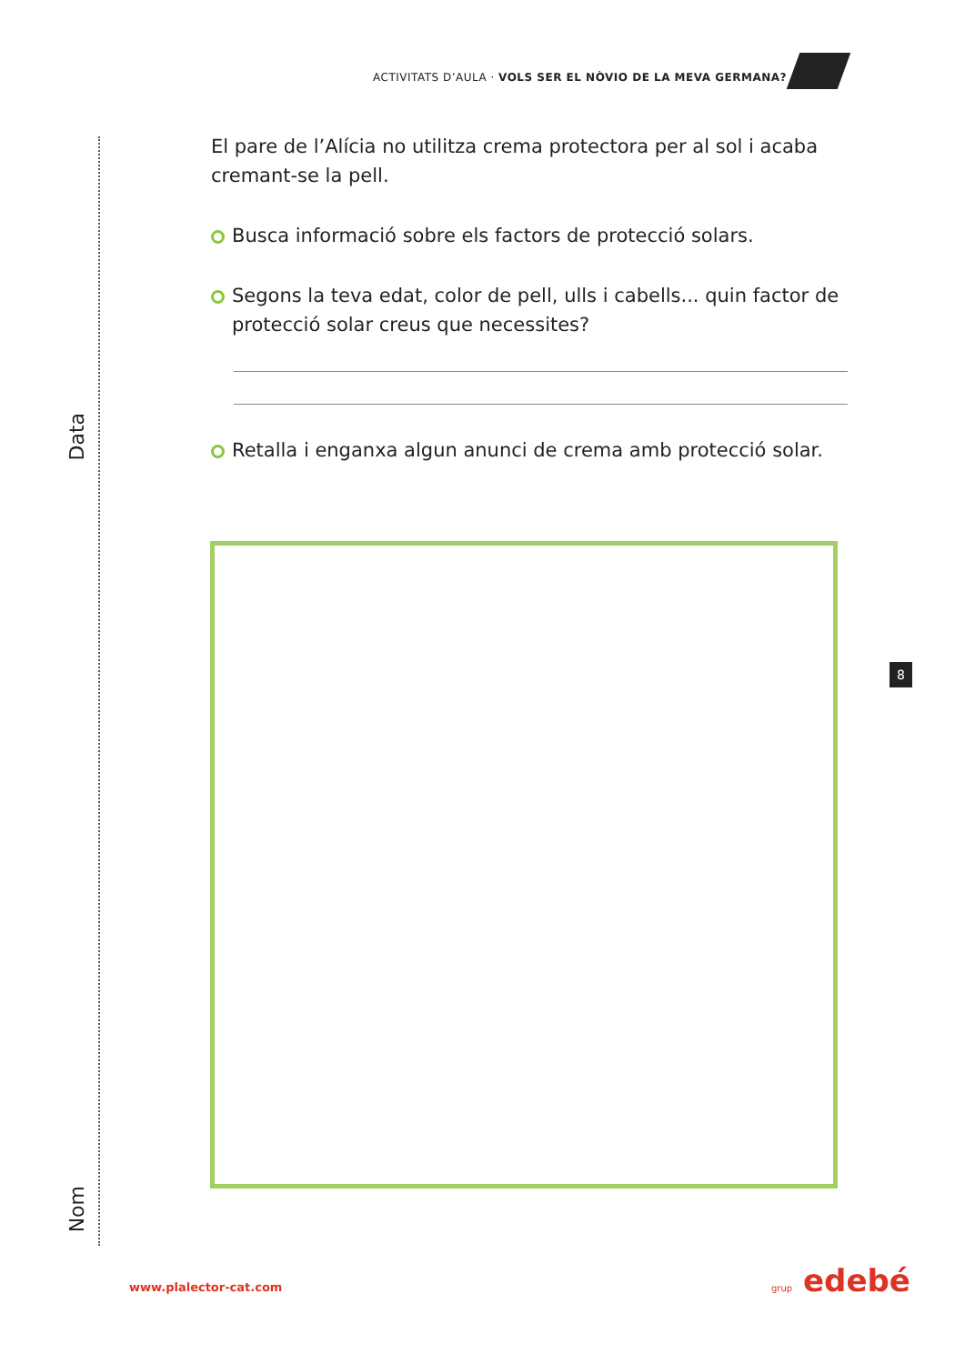ACTIVITATS D’AULA · VOLS SER EL NÒVIO DE LA MEVA GERMANA?
Data
Nom
El pare de l’Alícia no utilitza crema protectora per al sol i acaba cremant-se la pell.
Busca informació sobre els factors de protecció solars.
Segons la teva edat, color de pell, ulls i cabells... quin factor de protecció solar creus que necessites?
Retalla i enganxa algun anunci de crema amb protecció solar.
8
www.plalector-cat.com grup edebé